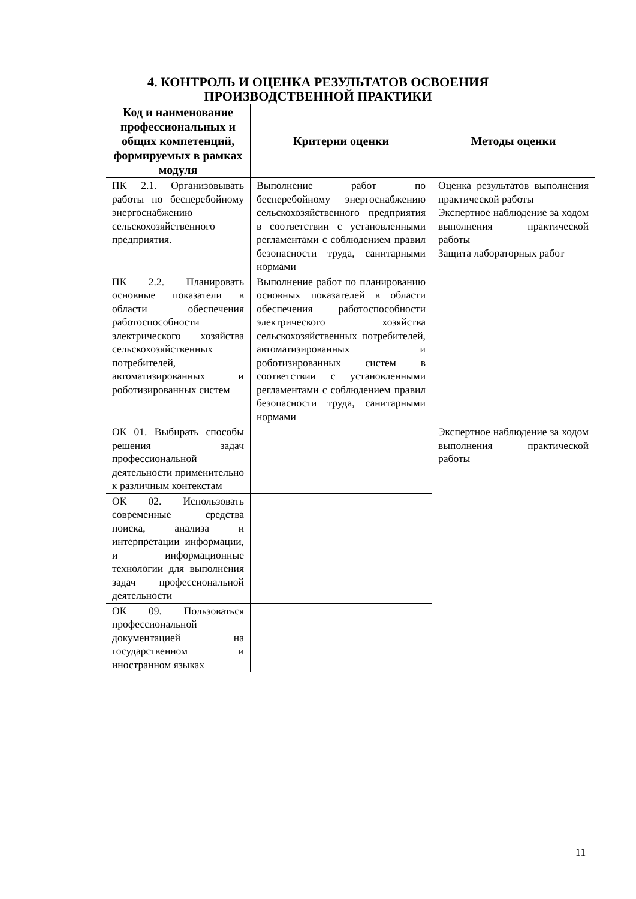4. КОНТРОЛЬ И ОЦЕНКА РЕЗУЛЬТАТОВ ОСВОЕНИЯ
ПРОИЗВОДСТВЕННОЙ ПРАКТИКИ
| Код и наименование профессиональных и общих компетенций, формируемых в рамках модуля | Критерии оценки | Методы оценки |
| --- | --- | --- |
| ПК 2.1. Организовывать работы по бесперебойному энергоснабжению сельскохозяйственного предприятия. | Выполнение работ по бесперебойному энергоснабжению сельскохозяйственного предприятия в соответствии с установленными регламентами с соблюдением правил безопасности труда, санитарными нормами | Оценка результатов выполнения практической работы Экспертное наблюдение за ходом выполнения практической работы Защита лабораторных работ |
| ПК 2.2. Планировать основные показатели в области обеспечения работоспособности электрического хозяйства сельскохозяйственных потребителей, автоматизированных и роботизированных систем | Выполнение работ по планированию основных показателей в области обеспечения работоспособности электрического хозяйства сельскохозяйственных потребителей, автоматизированных и роботизированных систем в соответствии с установленными регламентами с соблюдением правил безопасности труда, санитарными нормами | |
| ОК 01. Выбирать способы решения задач профессиональной деятельности применительно к различным контекстам | | Экспертное наблюдение за ходом выполнения практической работы |
| ОК 02. Использовать современные средства поиска, анализа и интерпретации информации, и информационные технологии для выполнения задач профессиональной деятельности | | |
| ОК 09. Пользоваться профессиональной документацией на государственном и иностранном языках | | |
11